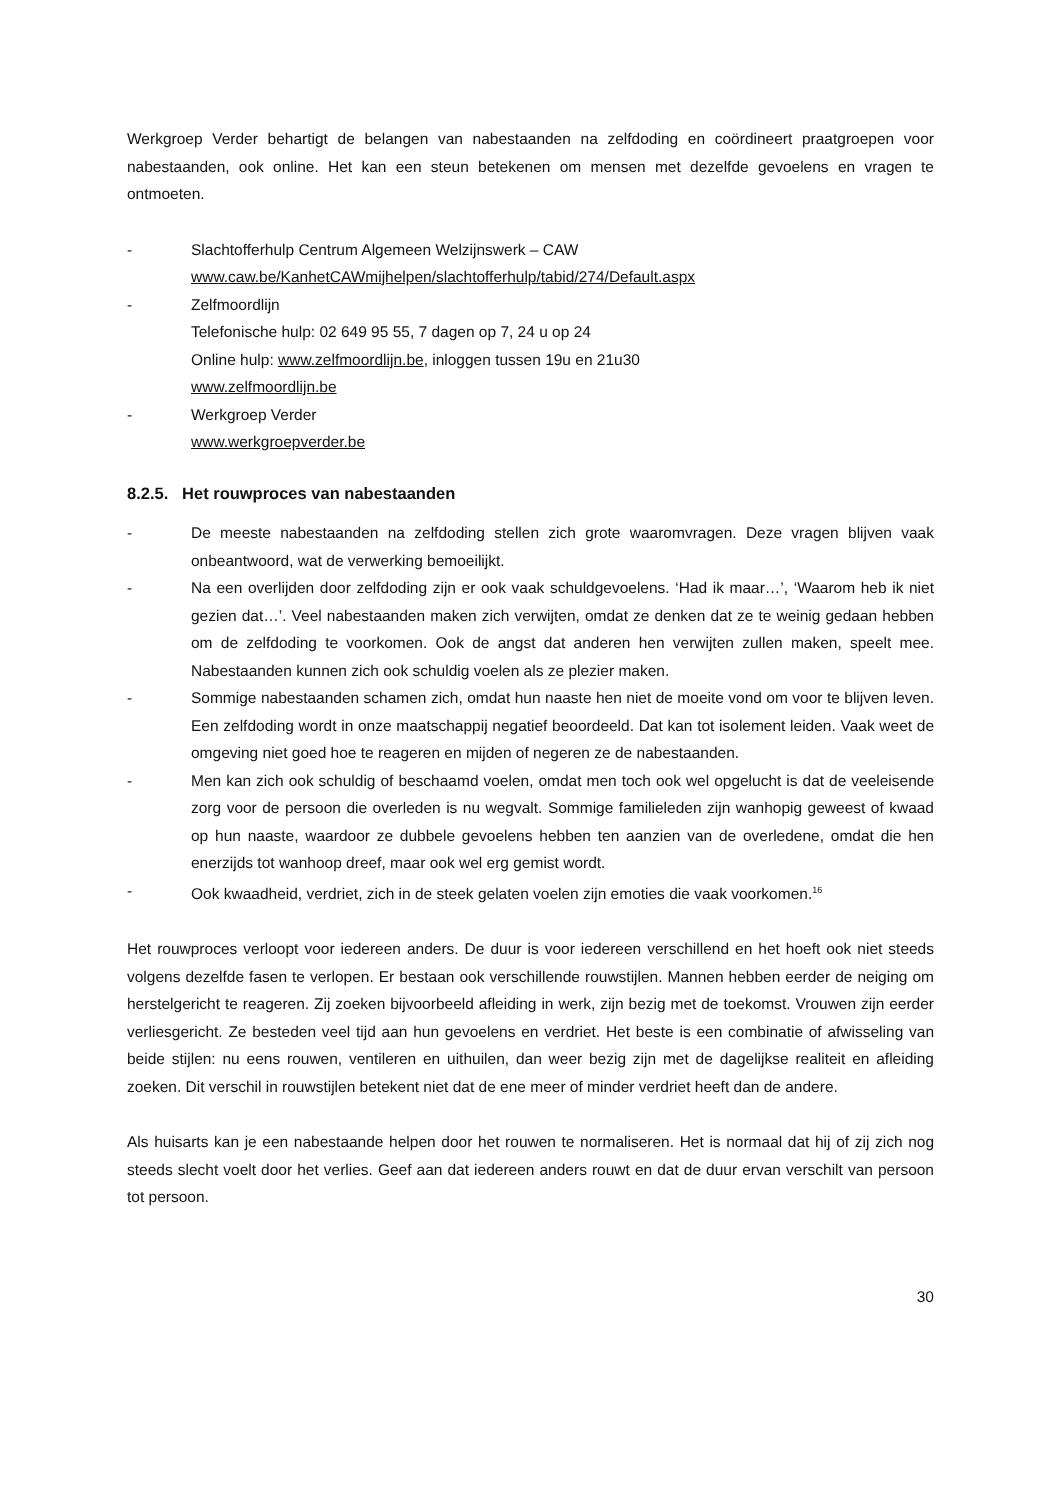Werkgroep Verder behartigt de belangen van nabestaanden na zelfdoding en coördineert praatgroepen voor nabestaanden, ook online. Het kan een steun betekenen om mensen met dezelfde gevoelens en vragen te ontmoeten.
- Slachtofferhulp Centrum Algemeen Welzijnswerk – CAW
www.caw.be/KanhetCAWmijhelpen/slachtofferhulp/tabid/274/Default.aspx
- Zelfmoordlijn
Telefonische hulp: 02 649 95 55, 7 dagen op 7, 24 u op 24
Online hulp: www.zelfmoordlijn.be, inloggen tussen 19u en 21u30
www.zelfmoordlijn.be
- Werkgroep Verder
www.werkgroepverder.be
8.2.5. Het rouwproces van nabestaanden
- De meeste nabestaanden na zelfdoding stellen zich grote waaromvragen. Deze vragen blijven vaak onbeantwoord, wat de verwerking bemoeilijkt.
- Na een overlijden door zelfdoding zijn er ook vaak schuldgevoelens. ‘Had ik maar…’, ‘Waarom heb ik niet gezien dat…’. Veel nabestaanden maken zich verwijten, omdat ze denken dat ze te weinig gedaan hebben om de zelfdoding te voorkomen. Ook de angst dat anderen hen verwijten zullen maken, speelt mee. Nabestaanden kunnen zich ook schuldig voelen als ze plezier maken.
- Sommige nabestaanden schamen zich, omdat hun naaste hen niet de moeite vond om voor te blijven leven. Een zelfdoding wordt in onze maatschappij negatief beoordeeld. Dat kan tot isolement leiden. Vaak weet de omgeving niet goed hoe te reageren en mijden of negeren ze de nabestaanden.
- Men kan zich ook schuldig of beschaamd voelen, omdat men toch ook wel opgelucht is dat de veeleisende zorg voor de persoon die overleden is nu wegvalt. Sommige familieleden zijn wanhopig geweest of kwaad op hun naaste, waardoor ze dubbele gevoelens hebben ten aanzien van de overledene, omdat die hen enerzijds tot wanhoop dreef, maar ook wel erg gemist wordt.
- Ook kwaadheid, verdriet, zich in de steek gelaten voelen zijn emoties die vaak voorkomen.<sup>16</sup>
Het rouwproces verloopt voor iedereen anders. De duur is voor iedereen verschillend en het hoeft ook niet steeds volgens dezelfde fasen te verlopen. Er bestaan ook verschillende rouwstijlen. Mannen hebben eerder de neiging om herstelgericht te reageren. Zij zoeken bijvoorbeeld afleiding in werk, zijn bezig met de toekomst. Vrouwen zijn eerder verliesgericht. Ze besteden veel tijd aan hun gevoelens en verdriet. Het beste is een combinatie of afwisseling van beide stijlen: nu eens rouwen, ventileren en uithuilen, dan weer bezig zijn met de dagelijkse realiteit en afleiding zoeken. Dit verschil in rouwstijlen betekent niet dat de ene meer of minder verdriet heeft dan de andere.
Als huisarts kan je een nabestaande helpen door het rouwen te normaliseren. Het is normaal dat hij of zij zich nog steeds slecht voelt door het verlies. Geef aan dat iedereen anders rouwt en dat de duur ervan verschilt van persoon tot persoon.
30